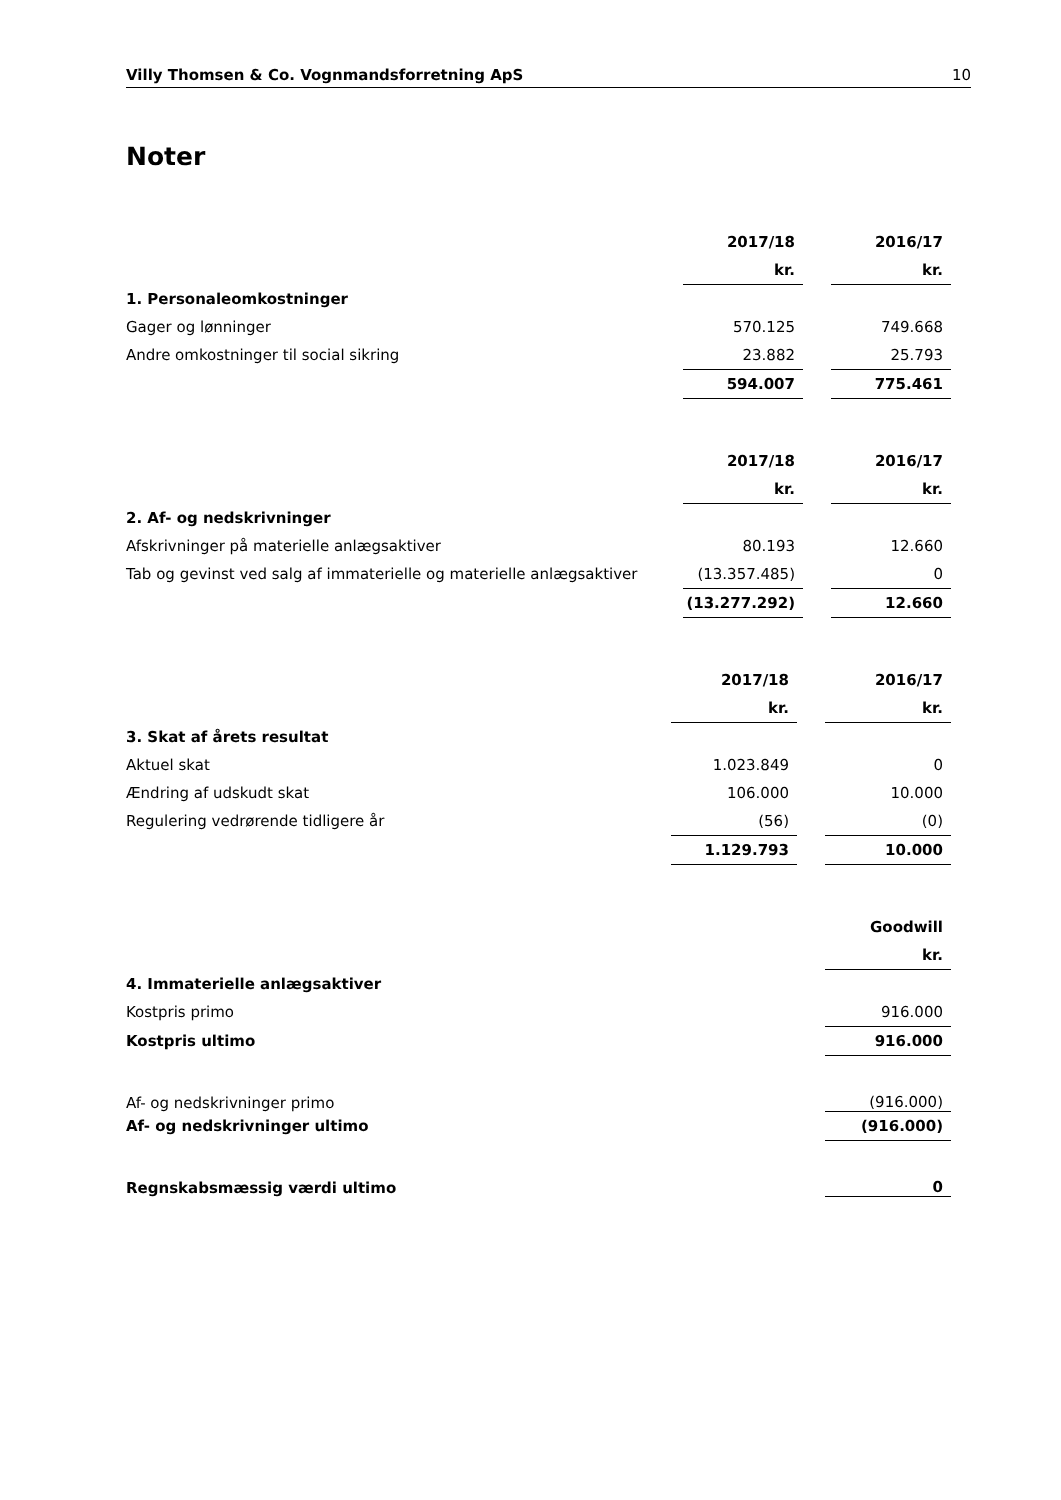Villy Thomsen & Co. Vognmandsforretning ApS 10
Noter
| | 2017/18 | | 2016/17 |
| | kr. | | kr. |
| 1. Personaleomkostninger | | | |
| Gager og lønninger | 570.125 | | 749.668 |
| Andre omkostninger til social sikring | 23.882 | | 25.793 |
| | 594.007 | | 775.461 |
| | 2017/18 | | 2016/17 |
| | kr. | | kr. |
| 2. Af- og nedskrivninger | | | |
| Afskrivninger på materielle anlægsaktiver | 80.193 | | 12.660 |
| Tab og gevinst ved salg af immaterielle og materielle anlægsaktiver | (13.357.485) | | 0 |
| | (13.277.292) | | 12.660 |
| | 2017/18 | | 2016/17 |
| | kr. | | kr. |
| 3. Skat af årets resultat | | | |
| Aktuel skat | 1.023.849 | | 0 |
| Ændring af udskudt skat | 106.000 | | 10.000 |
| Regulering vedrørende tidligere år | (56) | | (0) |
| | 1.129.793 | | 10.000 |
| | Goodwill |
| | kr. |
| 4. Immaterielle anlægsaktiver | |
| Kostpris primo | 916.000 |
| Kostpris ultimo | 916.000 |
| Af- og nedskrivninger primo | (916.000) |
| Af- og nedskrivninger ultimo | (916.000) |
| Regnskabsmæssig værdi ultimo | 0 |